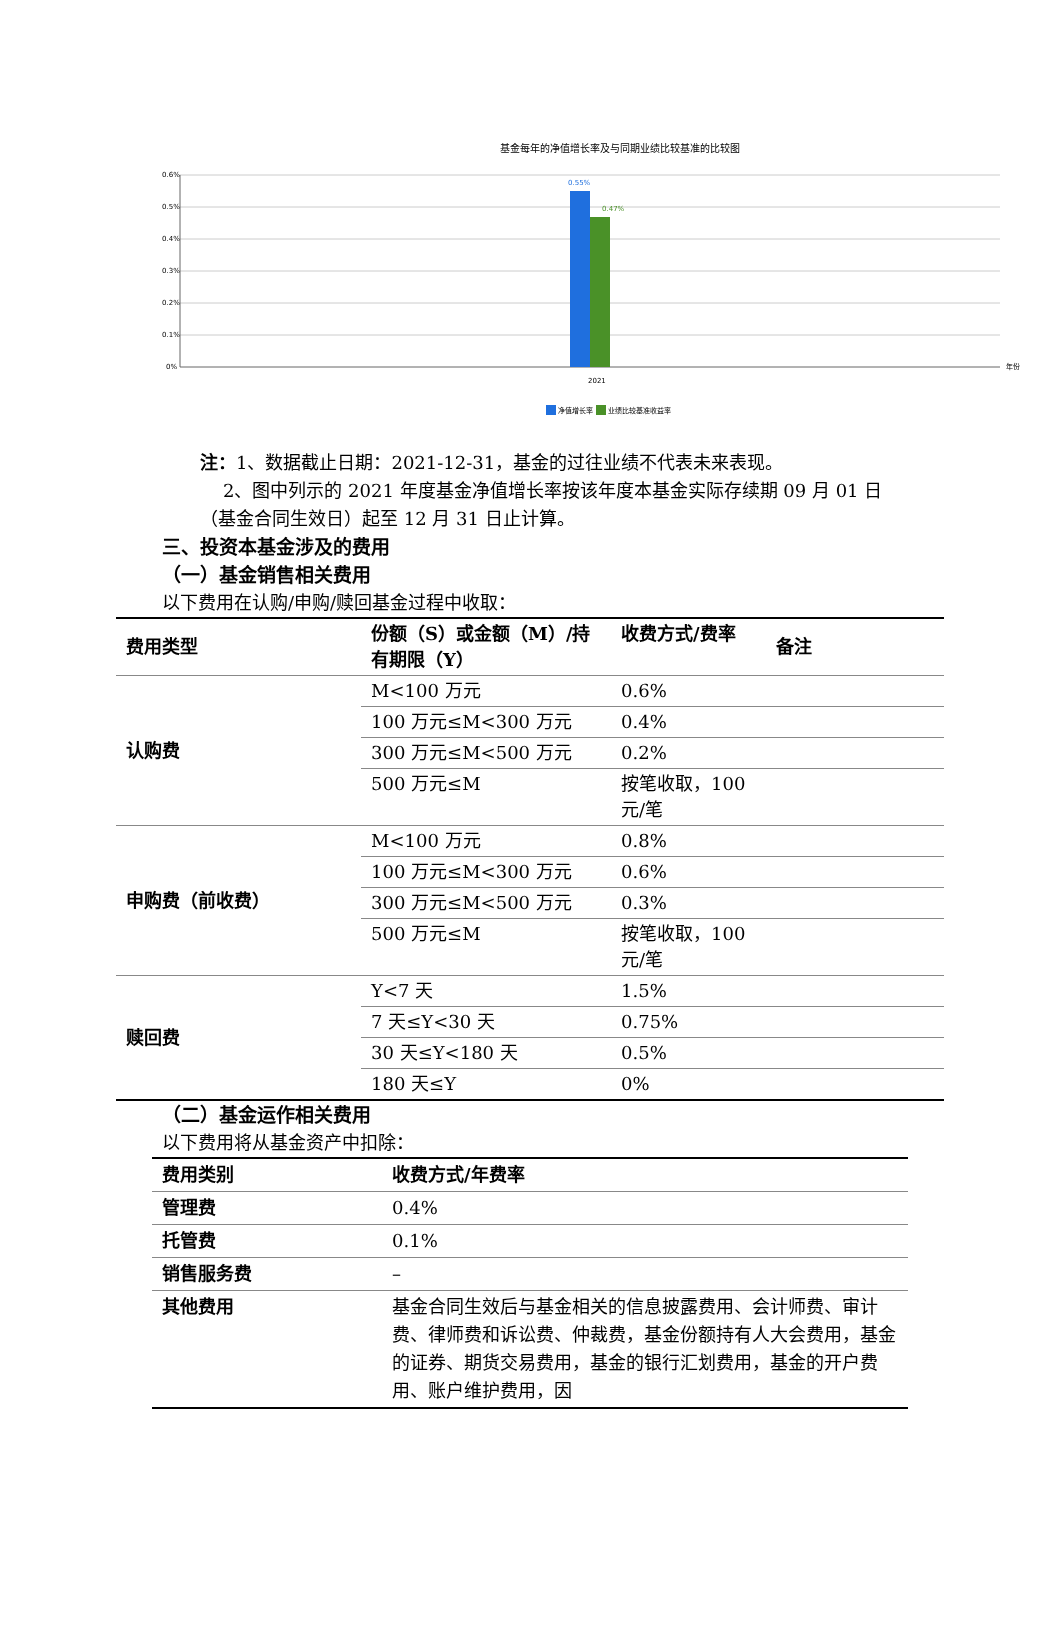基金每年的净值增长率及与同期业绩比较基准的比较图
0.6%
0.5%
0.4%
0.3%
0.2%
0.1%
0%
0.55%
0.47%
2021
年份
净值增长率
业绩比较基准收益率
注：1、数据截止日期：2021-12-31，基金的过往业绩不代表未来表现。
2、图中列示的 2021 年度基金净值增长率按该年度本基金实际存续期 09 月 01 日（基金合同生效日）起至 12 月 31 日止计算。
三、投资本基金涉及的费用
（一）基金销售相关费用
以下费用在认购/申购/赎回基金过程中收取：
| 费用类型 | 份额（S）或金额（M）/持有期限（Y） | 收费方式/费率 | 备注 |
| --- | --- | --- | --- |
| 认购费 | M<100 万元 | 0.6% | |
| | 100 万元≤M<300 万元 | 0.4% | |
| | 300 万元≤M<500 万元 | 0.2% | |
| | 500 万元≤M | 按笔收取，100 元/笔 | |
| 申购费（前收费） | M<100 万元 | 0.8% | |
| | 100 万元≤M<300 万元 | 0.6% | |
| | 300 万元≤M<500 万元 | 0.3% | |
| | 500 万元≤M | 按笔收取，100 元/笔 | |
| 赎回费 | Y<7 天 | 1.5% | |
| | 7 天≤Y<30 天 | 0.75% | |
| | 30 天≤Y<180 天 | 0.5% | |
| | 180 天≤Y | 0% | |
（二）基金运作相关费用
以下费用将从基金资产中扣除：
| 费用类别 | 收费方式/年费率 |
| --- | --- |
| 管理费 | 0.4% |
| 托管费 | 0.1% |
| 销售服务费 | – |
| 其他费用 | 基金合同生效后与基金相关的信息披露费用、会计师费、审计费、律师费和诉讼费、仲裁费，基金份额持有人大会费用，基金的证券、期货交易费用，基金的银行汇划费用，基金的开户费用、账户维护费用，因 |